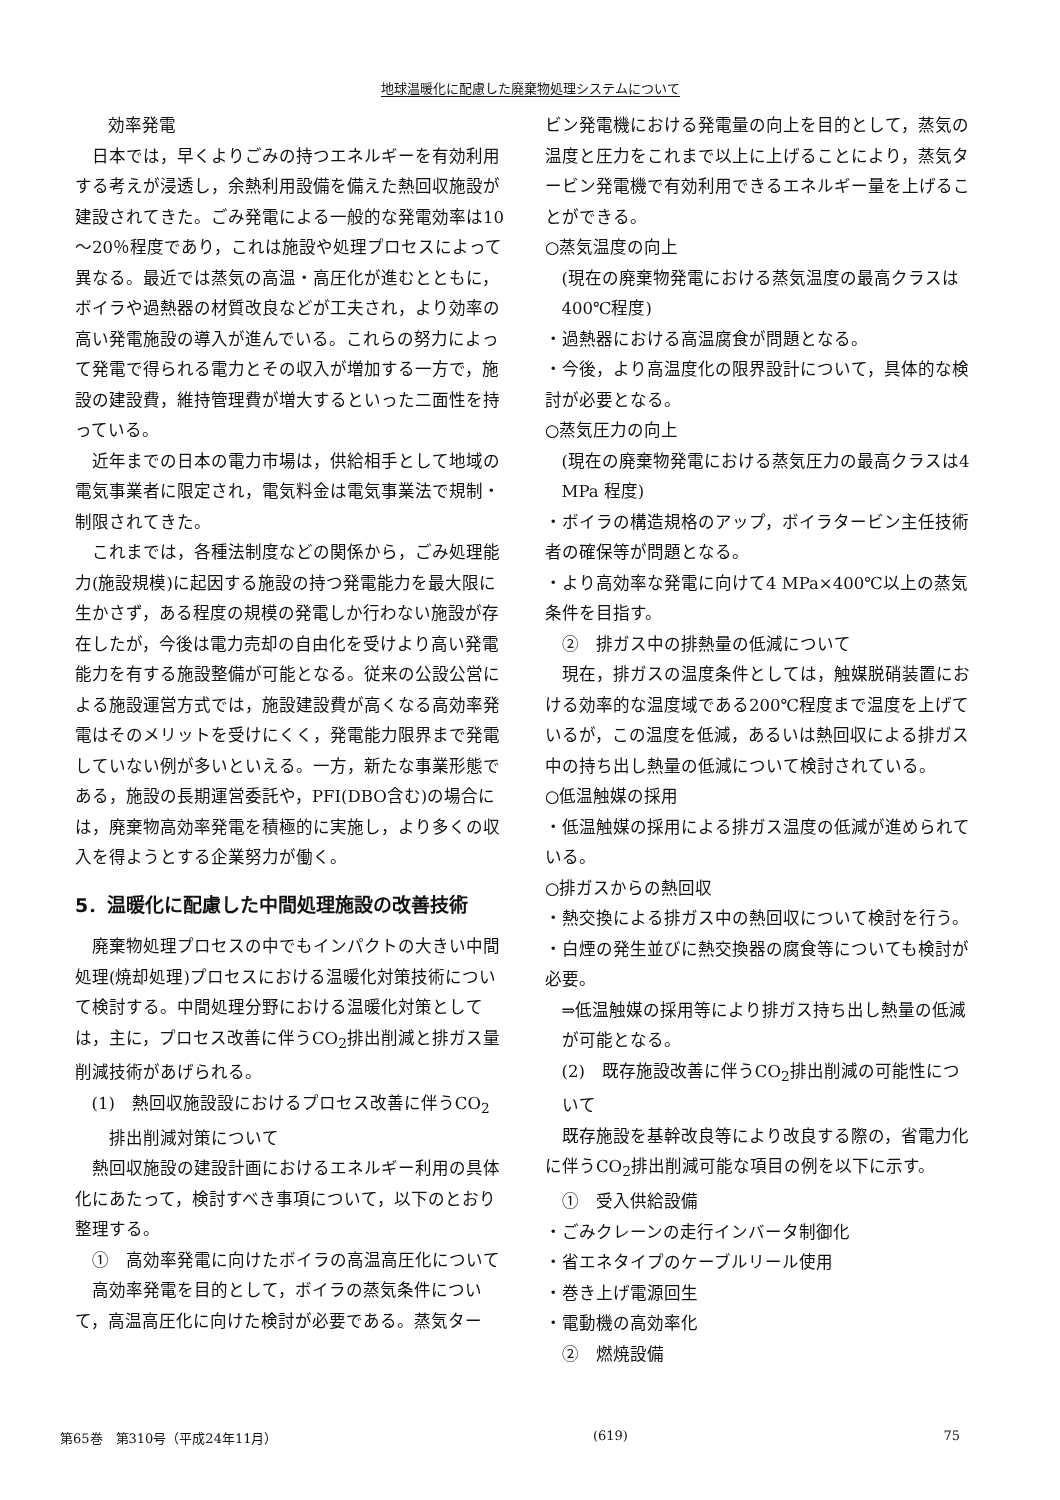地球温暖化に配慮した廃棄物処理システムについて
効率発電
日本では，早くよりごみの持つエネルギーを有効利用する考えが浸透し，余熱利用設備を備えた熱回収施設が建設されてきた。ごみ発電による一般的な発電効率は10～20％程度であり，これは施設や処理プロセスによって異なる。最近では蒸気の高温・高圧化が進むとともに，ボイラや過熱器の材質改良などが工夫され，より効率の高い発電施設の導入が進んでいる。これらの努力によって発電で得られる電力とその収入が増加する一方で，施設の建設費，維持管理費が増大するといった二面性を持っている。
近年までの日本の電力市場は，供給相手として地域の電気事業者に限定され，電気料金は電気事業法で規制・制限されてきた。
これまでは，各種法制度などの関係から，ごみ処理能力(施設規模)に起因する施設の持つ発電能力を最大限に生かさず，ある程度の規模の発電しか行わない施設が存在したが，今後は電力売却の自由化を受けより高い発電能力を有する施設整備が可能となる。従来の公設公営による施設運営方式では，施設建設費が高くなる高効率発電はそのメリットを受けにくく，発電能力限界まで発電していない例が多いといえる。一方，新たな事業形態である，施設の長期運営委託や，PFI(DBO含む)の場合には，廃棄物高効率発電を積極的に実施し，より多くの収入を得ようとする企業努力が働く。
5．温暖化に配慮した中間処理施設の改善技術
廃棄物処理プロセスの中でもインパクトの大きい中間処理(焼却処理)プロセスにおける温暖化対策技術について検討する。中間処理分野における温暖化対策としては，主に，プロセス改善に伴うCO<sub>2</sub>排出削減と排ガス量削減技術があげられる。
(1)　熱回収施設設におけるプロセス改善に伴うCO<sub>2</sub>
　排出削減対策について
熱回収施設の建設計画におけるエネルギー利用の具体化にあたって，検討すべき事項について，以下のとおり整理する。
①　高効率発電に向けたボイラの高温高圧化について
高効率発電を目的として，ボイラの蒸気条件について，高温高圧化に向けた検討が必要である。蒸気ター
ビン発電機における発電量の向上を目的として，蒸気の温度と圧力をこれまで以上に上げることにより，蒸気タービン発電機で有効利用できるエネルギー量を上げることができる。
○蒸気温度の向上
(現在の廃棄物発電における蒸気温度の最高クラスは400℃程度)
・過熱器における高温腐食が問題となる。
・今後，より高温度化の限界設計について，具体的な検討が必要となる。
○蒸気圧力の向上
(現在の廃棄物発電における蒸気圧力の最高クラスは4 MPa 程度)
・ボイラの構造規格のアップ，ボイラタービン主任技術者の確保等が問題となる。
・より高効率な発電に向けて4 MPa×400℃以上の蒸気条件を目指す。
②　排ガス中の排熱量の低減について
現在，排ガスの温度条件としては，触媒脱硝装置における効率的な温度域である200℃程度まで温度を上げているが，この温度を低減，あるいは熱回収による排ガス中の持ち出し熱量の低減について検討されている。
○低温触媒の採用
・低温触媒の採用による排ガス温度の低減が進められている。
○排ガスからの熱回収
・熱交換による排ガス中の熱回収について検討を行う。
・白煙の発生並びに熱交換器の腐食等についても検討が必要。
⇒低温触媒の採用等により排ガス持ち出し熱量の低減が可能となる。
(2)　既存施設改善に伴うCO<sub>2</sub>排出削減の可能性について
既存施設を基幹改良等により改良する際の，省電力化に伴うCO<sub>2</sub>排出削減可能な項目の例を以下に示す。
①　受入供給設備
・ごみクレーンの走行インバータ制御化
・省エネタイプのケーブルリール使用
・巻き上げ電源回生
・電動機の高効率化
②　燃焼設備
第65巻　第310号（平成24年11月） (619) 75